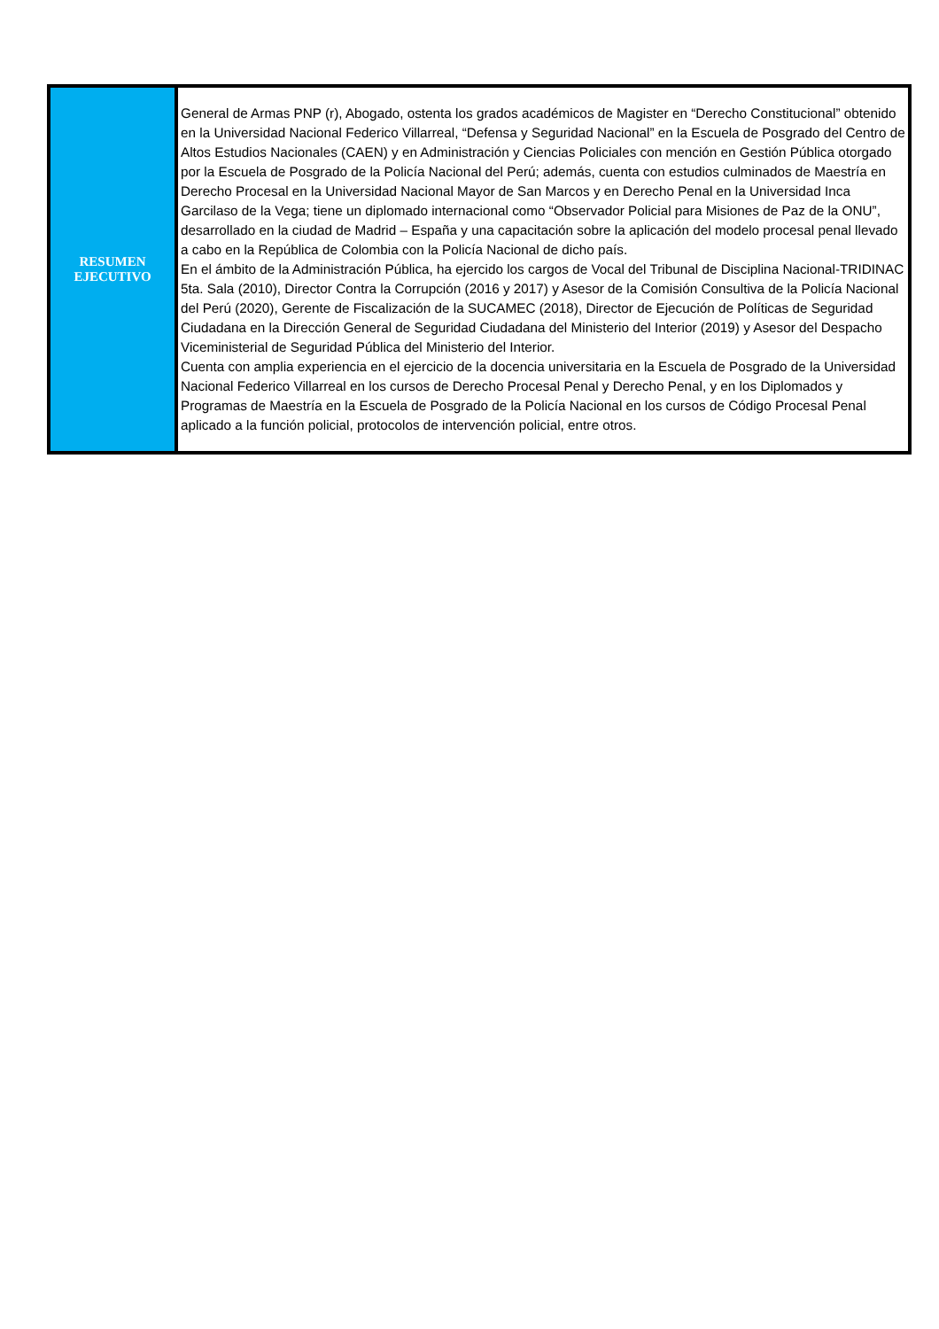| RESUMEN EJECUTIVO | General de Armas PNP (r), Abogado, ostenta los grados académicos de Magister en “Derecho Constitucional” obtenido en la Universidad Nacional Federico Villarreal, “Defensa y Seguridad Nacional” en la Escuela de Posgrado del Centro de Altos Estudios Nacionales (CAEN) y en Administración y Ciencias Policiales con mención en Gestión Pública otorgado por la Escuela de Posgrado de la Policía Nacional del Perú; además, cuenta con estudios culminados de Maestría en Derecho Procesal en la Universidad Nacional Mayor de San Marcos y en Derecho Penal en la Universidad Inca Garcilaso de la Vega; tiene un diplomado internacional como “Observador Policial para Misiones de Paz de la ONU”, desarrollado en la ciudad de Madrid – España y una capacitación sobre la aplicación del modelo procesal penal llevado a cabo en la República de Colombia con la Policía Nacional de dicho país. En el ámbito de la Administración Pública, ha ejercido los cargos de Vocal del Tribunal de Disciplina Nacional-TRIDINAC 5ta. Sala (2010), Director Contra la Corrupción (2016 y 2017) y Asesor de la Comisión Consultiva de la Policía Nacional del Perú (2020), Gerente de Fiscalización de la SUCAMEC (2018), Director de Ejecución de Políticas de Seguridad Ciudadana en la Dirección General de Seguridad Ciudadana del Ministerio del Interior (2019) y Asesor del Despacho Viceministerial de Seguridad Pública del Ministerio del Interior. Cuenta con amplia experiencia en el ejercicio de la docencia universitaria en la Escuela de Posgrado de la Universidad Nacional Federico Villarreal en los cursos de Derecho Procesal Penal y Derecho Penal, y en los Diplomados y Programas de Maestría en la Escuela de Posgrado de la Policía Nacional en los cursos de Código Procesal Penal aplicado a la función policial, protocolos de intervención policial, entre otros. |